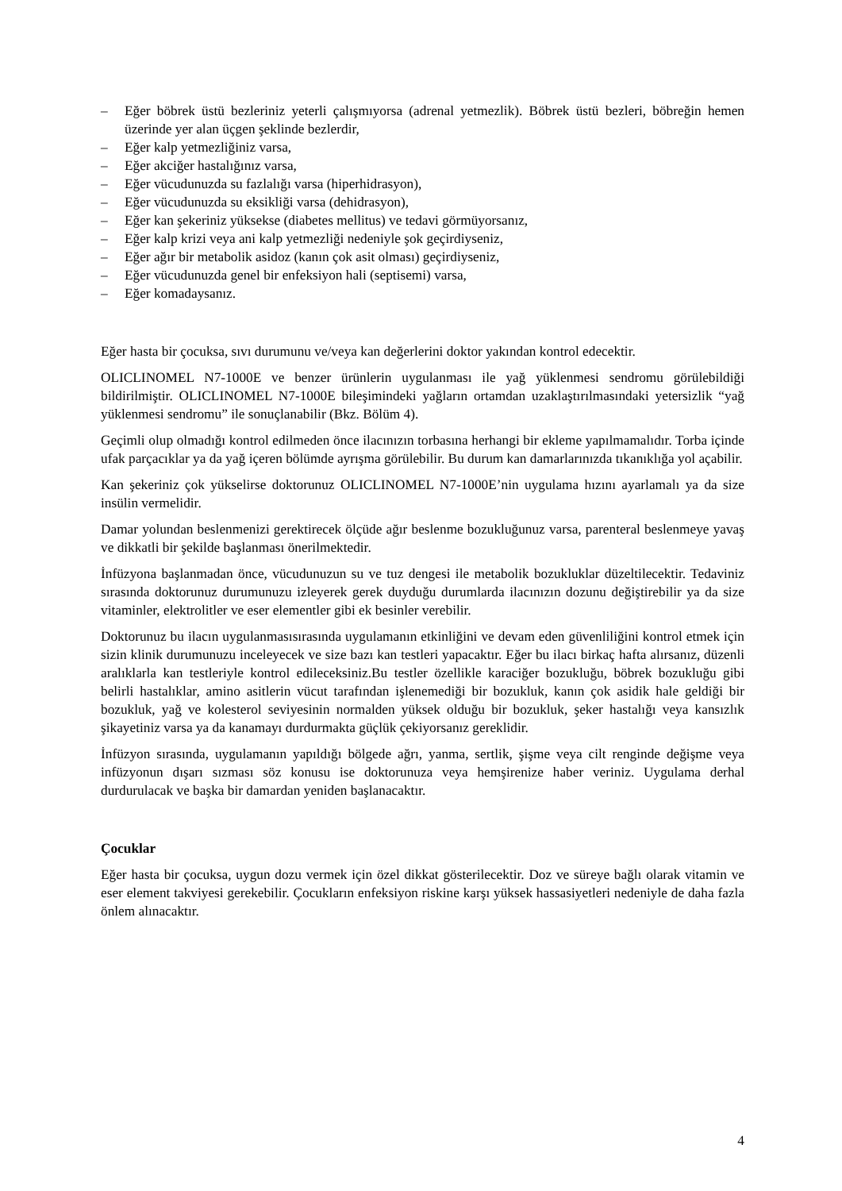– Eğer böbrek üstü bezleriniz yeterli çalışmıyorsa (adrenal yetmezlik). Böbrek üstü bezleri, böbreğin hemen üzerinde yer alan üçgen şeklinde bezlerdir,
– Eğer kalp yetmezliğiniz varsa,
– Eğer akciğer hastalığınız varsa,
– Eğer vücudunuzda su fazlalığı varsa (hiperhidrasyon),
– Eğer vücudunuzda su eksikliği varsa (dehidrasyon),
– Eğer kan şekeriniz yüksekse (diabetes mellitus) ve tedavi görmüyorsanız,
– Eğer kalp krizi veya ani kalp yetmezliği nedeniyle şok geçirdiyseniz,
– Eğer ağır bir metabolik asidoz (kanın çok asit olması) geçirdiyseniz,
– Eğer vücudunuzda genel bir enfeksiyon hali (septisemi) varsa,
– Eğer komadaysanız.
Eğer hasta bir çocuksa, sıvı durumunu ve/veya kan değerlerini doktor yakından kontrol edecektir.
OLICLINOMEL N7-1000E ve benzer ürünlerin uygulanması ile yağ yüklenmesi sendromu görülebildiği bildirilmiştir. OLICLINOMEL N7-1000E bileşimindeki yağların ortamdan uzaklaştırılmasındaki yetersizlik “yağ yüklenmesi sendromu” ile sonuçlanabilir (Bkz. Bölüm 4).
Geçimli olup olmadığı kontrol edilmeden önce ilacınızın torbasına herhangi bir ekleme yapılmamalıdır. Torba içinde ufak parçacıklar ya da yağ içeren bölümde ayrışma görülebilir. Bu durum kan damarlarınızda tıkanıklığa yol açabilir.
Kan şekeriniz çok yükselirse doktorunuz OLICLINOMEL N7-1000E’nin uygulama hızını ayarlamalı ya da size insülin vermelidir.
Damar yolundan beslenmenizi gerektirecek ölçüde ağır beslenme bozukluğunuz varsa, parenteral beslenmeye yavaş ve dikkatli bir şekilde başlanması önerilmektedir.
İnfüzyona başlanmadan önce, vücudunuzun su ve tuz dengesi ile metabolik bozukluklar düzeltilecektir. Tedaviniz sırasında doktorunuz durumunuzu izleyerek gerek duyduğu durumlarda ilacınızın dozunu değiştirebilir ya da size vitaminler, elektrolitler ve eser elementler gibi ek besinler verebilir.
Doktorunuz bu ilacın uygulanmasısırasında uygulamanın etkinliğini ve devam eden güvenliliğini kontrol etmek için sizin klinik durumunuzu inceleyecek ve size bazı kan testleri yapacaktır. Eğer bu ilacı birkaç hafta alırsanız, düzenli aralıklarla kan testleriyle kontrol edileceksiniz.Bu testler özellikle karaciğer bozukluğu, böbrek bozukluğu gibi belirli hastalıklar, amino asitlerin vücut tarafından işlenemediği bir bozukluk, kanın çok asidik hale geldiği bir bozukluk, yağ ve kolesterol seviyesinin normalden yüksek olduğu bir bozukluk, şeker hastalığı veya kansızlık şikayetiniz varsa ya da kanamayı durdurmakta güçlük çekiyorsanız gereklidir.
İnfüzyon sırasında, uygulamanın yapıldığı bölgede ağrı, yanma, sertlik, şişme veya cilt renginde değişme veya infüzyonun dışarı sızması söz konusu ise doktorunuza veya hemşirenize haber veriniz. Uygulama derhal durdurulacak ve başka bir damardan yeniden başlanacaktır.
Çocuklar
Eğer hasta bir çocuksa, uygun dozu vermek için özel dikkat gösterilecektir. Doz ve süreye bağlı olarak vitamin ve eser element takviyesi gerekebilir. Çocukların enfeksiyon riskine karşı yüksek hassasiyetleri nedeniyle de daha fazla önlem alınacaktır.
4